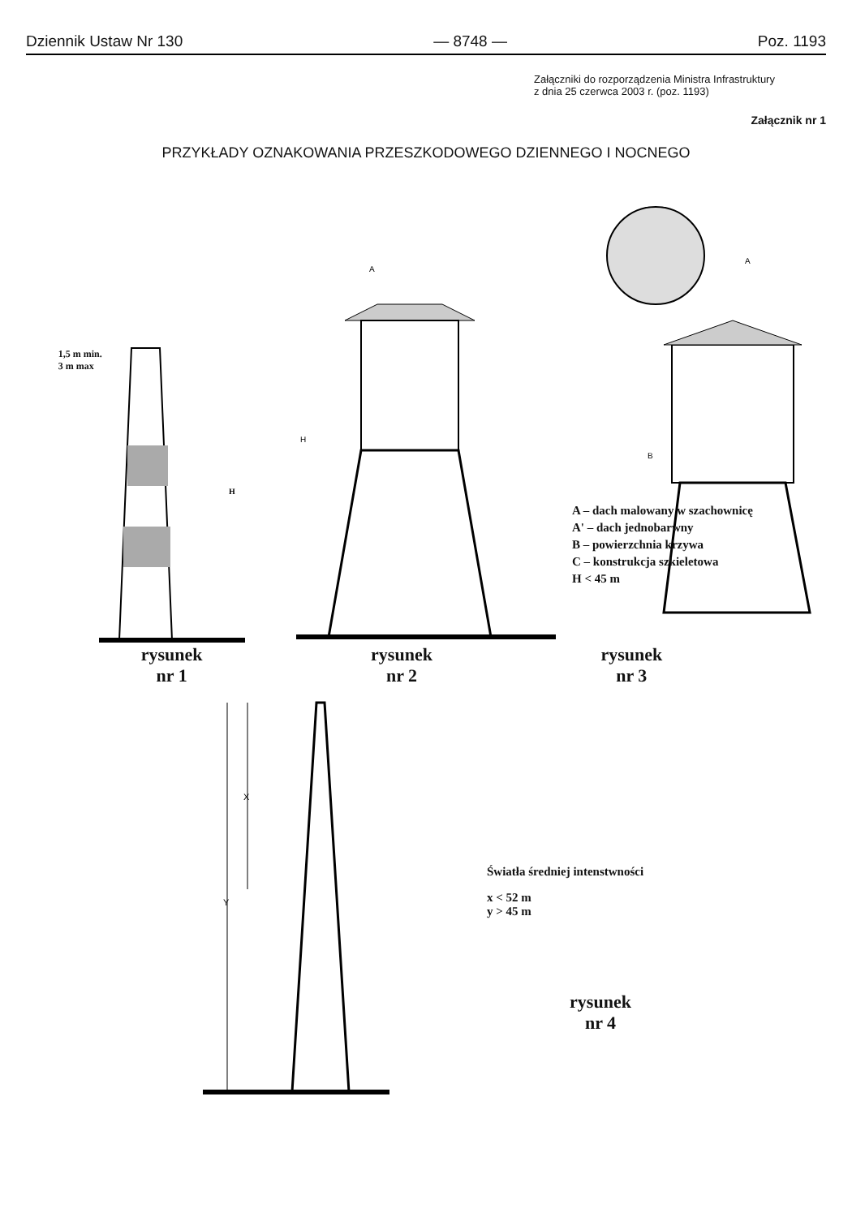Dziennik Ustaw Nr 130 — 8748 — Poz. 1193
Załączniki do rozporządzenia Ministra Infrastruktury
z dnia 25 czerwca 2003 r. (poz. 1193)
Załącznik nr 1
PRZYKŁADY OZNAKOWANIA PRZESZKODOWEGO DZIENNEGO I NOCNEGO
1,5 m min.
3 m max
H
H
A
A
B
A – dach malowany w szachownicę
A' – dach jednobarwny
B – powierzchnia krzywa
C – konstrukcja szkieletowa
H < 45 m
rysunek
nr 1
rysunek
nr 2
rysunek
nr 3
X
Y
Światła średniej intenstwności
x < 52 m
y > 45 m
rysunek
nr 4